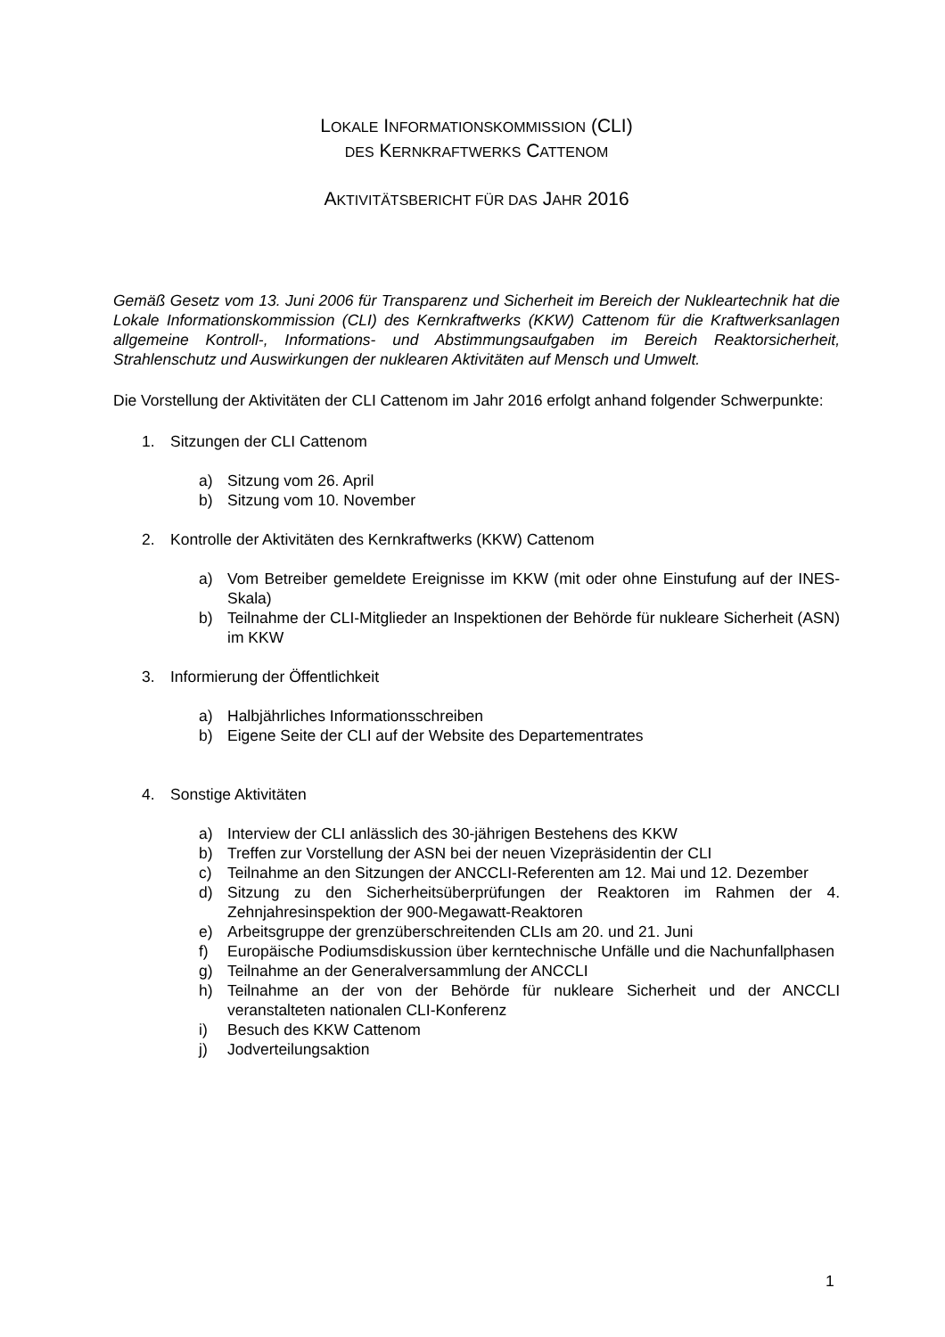LOKALE INFORMATIONSKOMMISSION (CLI)
DES KERNKRAFTWERKS CATTENOM
AKTIVITÄTSBERICHT FÜR DAS JAHR 2016
Gemäß Gesetz vom 13. Juni 2006 für Transparenz und Sicherheit im Bereich der Nukleartechnik hat die Lokale Informationskommission (CLI) des Kernkraftwerks (KKW) Cattenom für die Kraftwerksanlagen allgemeine Kontroll-, Informations- und Abstimmungsaufgaben im Bereich Reaktorsicherheit, Strahlenschutz und Auswirkungen der nuklearen Aktivitäten auf Mensch und Umwelt.
Die Vorstellung der Aktivitäten der CLI Cattenom im Jahr 2016 erfolgt anhand folgender Schwerpunkte:
1. Sitzungen der CLI Cattenom
a) Sitzung vom 26. April
b) Sitzung vom 10. November
2. Kontrolle der Aktivitäten des Kernkraftwerks (KKW) Cattenom
a) Vom Betreiber gemeldete Ereignisse im KKW (mit oder ohne Einstufung auf der INES-Skala)
b) Teilnahme der CLI-Mitglieder an Inspektionen der Behörde für nukleare Sicherheit (ASN) im KKW
3. Informierung der Öffentlichkeit
a) Halbjährliches Informationsschreiben
b) Eigene Seite der CLI auf der Website des Departementrates
4. Sonstige Aktivitäten
a) Interview der CLI anlässlich des 30-jährigen Bestehens des KKW
b) Treffen zur Vorstellung der ASN bei der neuen Vizepräsidentin der CLI
c) Teilnahme an den Sitzungen der ANCCLI-Referenten am 12. Mai und 12. Dezember
d) Sitzung zu den Sicherheitsüberprüfungen der Reaktoren im Rahmen der 4. Zehnjahresinspektion der 900-Megawatt-Reaktoren
e) Arbeitsgruppe der grenzüberschreitenden CLIs am 20. und 21. Juni
f) Europäische Podiumsdiskussion über kerntechnische Unfälle und die Nachunfallphasen
g) Teilnahme an der Generalversammlung der ANCCLI
h) Teilnahme an der von der Behörde für nukleare Sicherheit und der ANCCLI veranstalteten nationalen CLI-Konferenz
i) Besuch des KKW Cattenom
j) Jodverteilungsaktion
1